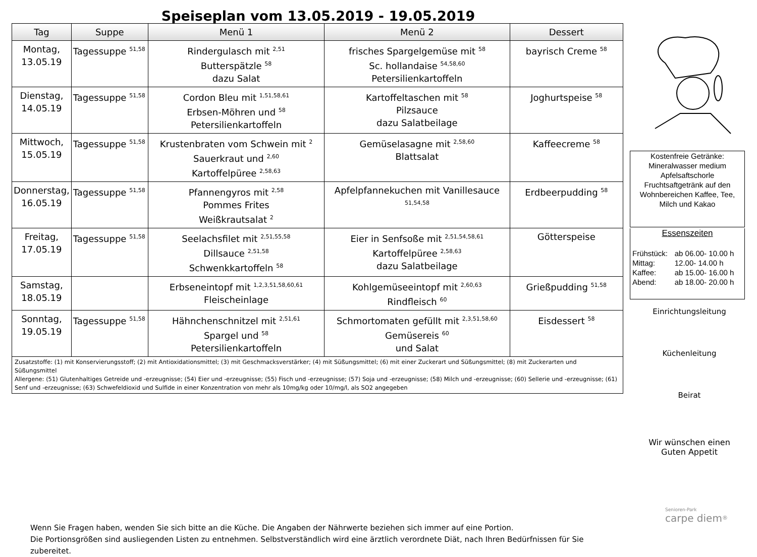Speiseplan vom 13.05.2019 - 19.05.2019
| Tag | Suppe | Menü 1 | Menü 2 | Dessert |
| --- | --- | --- | --- | --- |
| Montag, 13.05.19 | Tagessuppe <sup>51,58</sup> | Rindergulasch mit <sup>2,51</sup> Butterspätzle <sup>58</sup> dazu Salat | frisches Spargelgemüse mit <sup>58</sup> Sc. hollandaise <sup>54,58,60</sup> Petersilienkartoffeln | bayrisch Creme <sup>58</sup> |
| Dienstag, 14.05.19 | Tagessuppe <sup>51,58</sup> | Cordon Bleu mit <sup>1,51,58,61</sup> Erbsen-Möhren und <sup>58</sup> Petersilienkartoffeln | Kartoffeltaschen mit <sup>58</sup> Pilzsauce dazu Salatbeilage | Joghurtspeise <sup>58</sup> |
| Mittwoch, 15.05.19 | Tagessuppe <sup>51,58</sup> | Krustenbraten vom Schwein mit <sup>2</sup> Sauerkraut und <sup>2,60</sup> Kartoffelpüree <sup>2,58,63</sup> | Gemüselasagne mit <sup>2,58,60</sup> Blattsalat | Kaffeecreme <sup>58</sup> |
| Donnerstag, 16.05.19 | Tagessuppe <sup>51,58</sup> | Pfannengyros mit <sup>2,58</sup> Pommes Frites Weißkrautsalat <sup>2</sup> | Apfelpfannekuchen mit Vanillesauce <sup>51,54,58</sup> | Erdbeerpudding <sup>58</sup> |
| Freitag, 17.05.19 | Tagessuppe <sup>51,58</sup> | Seelachsfilet mit <sup>2,51,55,58</sup> Dillsauce <sup>2,51,58</sup> Schwenkkartoffeln <sup>58</sup> | Eier in Senfsoße mit <sup>2,51,54,58,61</sup> Kartoffelpüree <sup>2,58,63</sup> dazu Salatbeilage | Götterspeise |
| Samstag, 18.05.19 | | Erbseneintopf mit <sup>1,2,3,51,58,60,61</sup> Fleischeinlage | Kohlgemüseeintopf mit <sup>2,60,63</sup> Rindfleisch <sup>60</sup> | Grießpudding <sup>51,58</sup> |
| Sonntag, 19.05.19 | Tagessuppe <sup>51,58</sup> | Hähnchenschnitzel mit <sup>2,51,61</sup> Spargel und <sup>58</sup> Petersilienkartoffeln | Schmortomaten gefüllt mit <sup>2,3,51,58,60</sup> Gemüsereis <sup>60</sup> und Salat | Eisdessert <sup>58</sup> |
| Zusatzstoffe: (1) mit Konservierungsstoff; (2) mit Antioxidationsmittel; (3) mit Geschmacksverstärker; (4) mit Süßungsmittel; (6) mit einer Zuckerart und Süßungsmittel; (8) mit Zuckerarten und Süßungsmittel Allergene: (51) Glutenhaltiges Getreide und -erzeugnisse; (54) Eier und -erzeugnisse; (55) Fisch und -erzeugnisse; (57) Soja und -erzeugnisse; (58) Milch und -erzeugnisse; (60) Sellerie und -erzeugnisse; (61) Senf und -erzeugnisse; (63) Schwefeldioxid und Sulfide in einer Konzentration von mehr als 10mg/kg oder 10/mg/l, als SO2 angegeben | | | | |
Wenn Sie Fragen haben, wenden Sie sich bitte an die Küche. Die Angaben der Nährwerte beziehen sich immer auf eine Portion.
Die Portionsgrößen sind ausliegenden Listen zu entnehmen. Selbstverständlich wird eine ärztlich verordnete Diät, nach Ihren Bedürfnissen für Sie zubereitet.
Kostenfreie Getränke:
Mineralwasser medium
Apfelsaftschorle
Fruchtsaftgetränk auf den Wohnbereichen Kaffee, Tee, Milch und Kakao
Essenszeiten
| Frühstück: Mittag: Kaffee: Abend: | ab 06.00- 10.00 h 12.00- 14.00 h ab 15.00- 16.00 h ab 18.00- 20.00 h |
Einrichtungsleitung
Küchenleitung
Beirat
Wir wünschen einen
Guten Appetit
Senioren-Park
carpe diem<sup>®</sup>